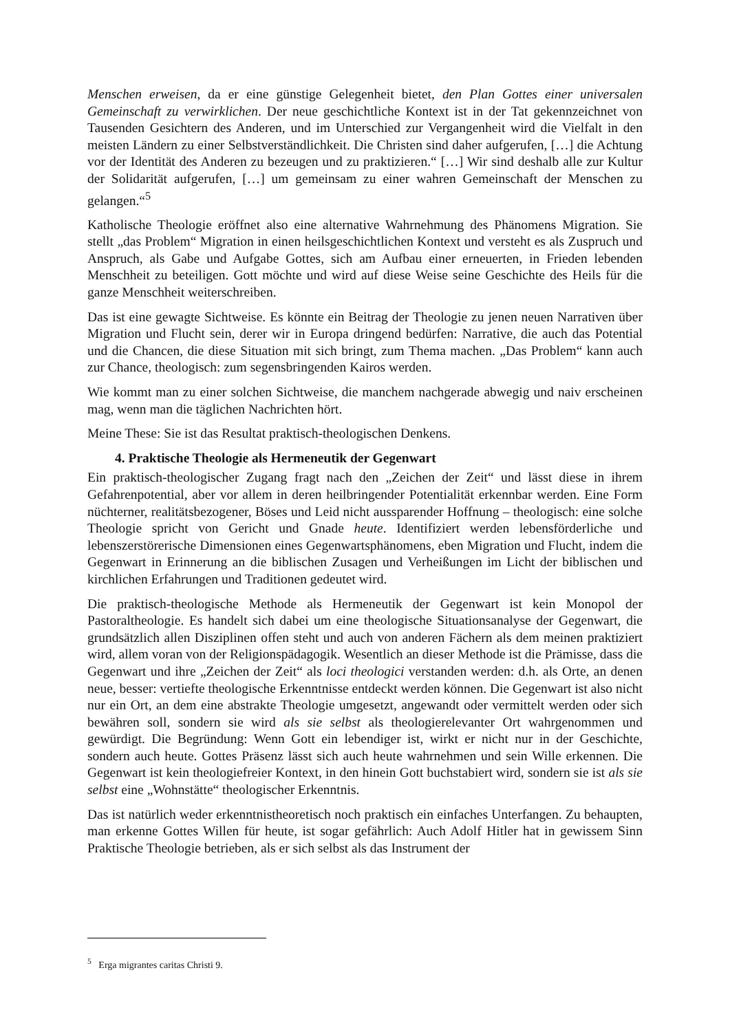Menschen erweisen, da er eine günstige Gelegenheit bietet, den Plan Gottes einer universalen Gemeinschaft zu verwirklichen. Der neue geschichtliche Kontext ist in der Tat gekennzeichnet von Tausenden Gesichtern des Anderen, und im Unterschied zur Vergangenheit wird die Vielfalt in den meisten Ländern zu einer Selbstverständlichkeit. Die Christen sind daher aufgerufen, […] die Achtung vor der Identität des Anderen zu bezeugen und zu praktizieren.“ […] Wir sind deshalb alle zur Kultur der Solidarität aufgerufen, […] um gemeinsam zu einer wahren Gemeinschaft der Menschen zu gelangen.“<sup>5</sup>
Katholische Theologie eröffnet also eine alternative Wahrnehmung des Phänomens Migration. Sie stellt „das Problem“ Migration in einen heilsgeschichtlichen Kontext und versteht es als Zuspruch und Anspruch, als Gabe und Aufgabe Gottes, sich am Aufbau einer erneuerten, in Frieden lebenden Menschheit zu beteiligen. Gott möchte und wird auf diese Weise seine Geschichte des Heils für die ganze Menschheit weiterschreiben.
Das ist eine gewagte Sichtweise. Es könnte ein Beitrag der Theologie zu jenen neuen Narrativen über Migration und Flucht sein, derer wir in Europa dringend bedürfen: Narrative, die auch das Potential und die Chancen, die diese Situation mit sich bringt, zum Thema machen. „Das Problem“ kann auch zur Chance, theologisch: zum segensbringenden Kairos werden.
Wie kommt man zu einer solchen Sichtweise, die manchem nachgerade abwegig und naiv erscheinen mag, wenn man die täglichen Nachrichten hört.
Meine These: Sie ist das Resultat praktisch-theologischen Denkens.
4. Praktische Theologie als Hermeneutik der Gegenwart
Ein praktisch-theologischer Zugang fragt nach den „Zeichen der Zeit“ und lässt diese in ihrem Gefahrenpotential, aber vor allem in deren heilbringender Potentialität erkennbar werden. Eine Form nüchterner, realitätsbezogener, Böses und Leid nicht aussparender Hoffnung – theologisch: eine solche Theologie spricht von Gericht und Gnade heute. Identifiziert werden lebensförderliche und lebenszerstörerische Dimensionen eines Gegenwartsphänomens, eben Migration und Flucht, indem die Gegenwart in Erinnerung an die biblischen Zusagen und Verheißungen im Licht der biblischen und kirchlichen Erfahrungen und Traditionen gedeutet wird.
Die praktisch-theologische Methode als Hermeneutik der Gegenwart ist kein Monopol der Pastoraltheologie. Es handelt sich dabei um eine theologische Situationsanalyse der Gegenwart, die grundsätzlich allen Disziplinen offen steht und auch von anderen Fächern als dem meinen praktiziert wird, allem voran von der Religionspädagogik. Wesentlich an dieser Methode ist die Prämisse, dass die Gegenwart und ihre „Zeichen der Zeit“ als loci theologici verstanden werden: d.h. als Orte, an denen neue, besser: vertiefte theologische Erkenntnisse entdeckt werden können. Die Gegenwart ist also nicht nur ein Ort, an dem eine abstrakte Theologie umgesetzt, angewandt oder vermittelt werden oder sich bewähren soll, sondern sie wird als sie selbst als theologierelevanter Ort wahrgenommen und gewürdigt. Die Begründung: Wenn Gott ein lebendiger ist, wirkt er nicht nur in der Geschichte, sondern auch heute. Gottes Präsenz lässt sich auch heute wahrnehmen und sein Wille erkennen. Die Gegenwart ist kein theologiefreier Kontext, in den hinein Gott buchstabiert wird, sondern sie ist als sie selbst eine „Wohnstätte“ theologischer Erkenntnis.
Das ist natürlich weder erkenntnistheoretisch noch praktisch ein einfaches Unterfangen. Zu behaupten, man erkenne Gottes Willen für heute, ist sogar gefährlich: Auch Adolf Hitler hat in gewissem Sinn Praktische Theologie betrieben, als er sich selbst als das Instrument der
<sup>5</sup> Erga migrantes caritas Christi 9.